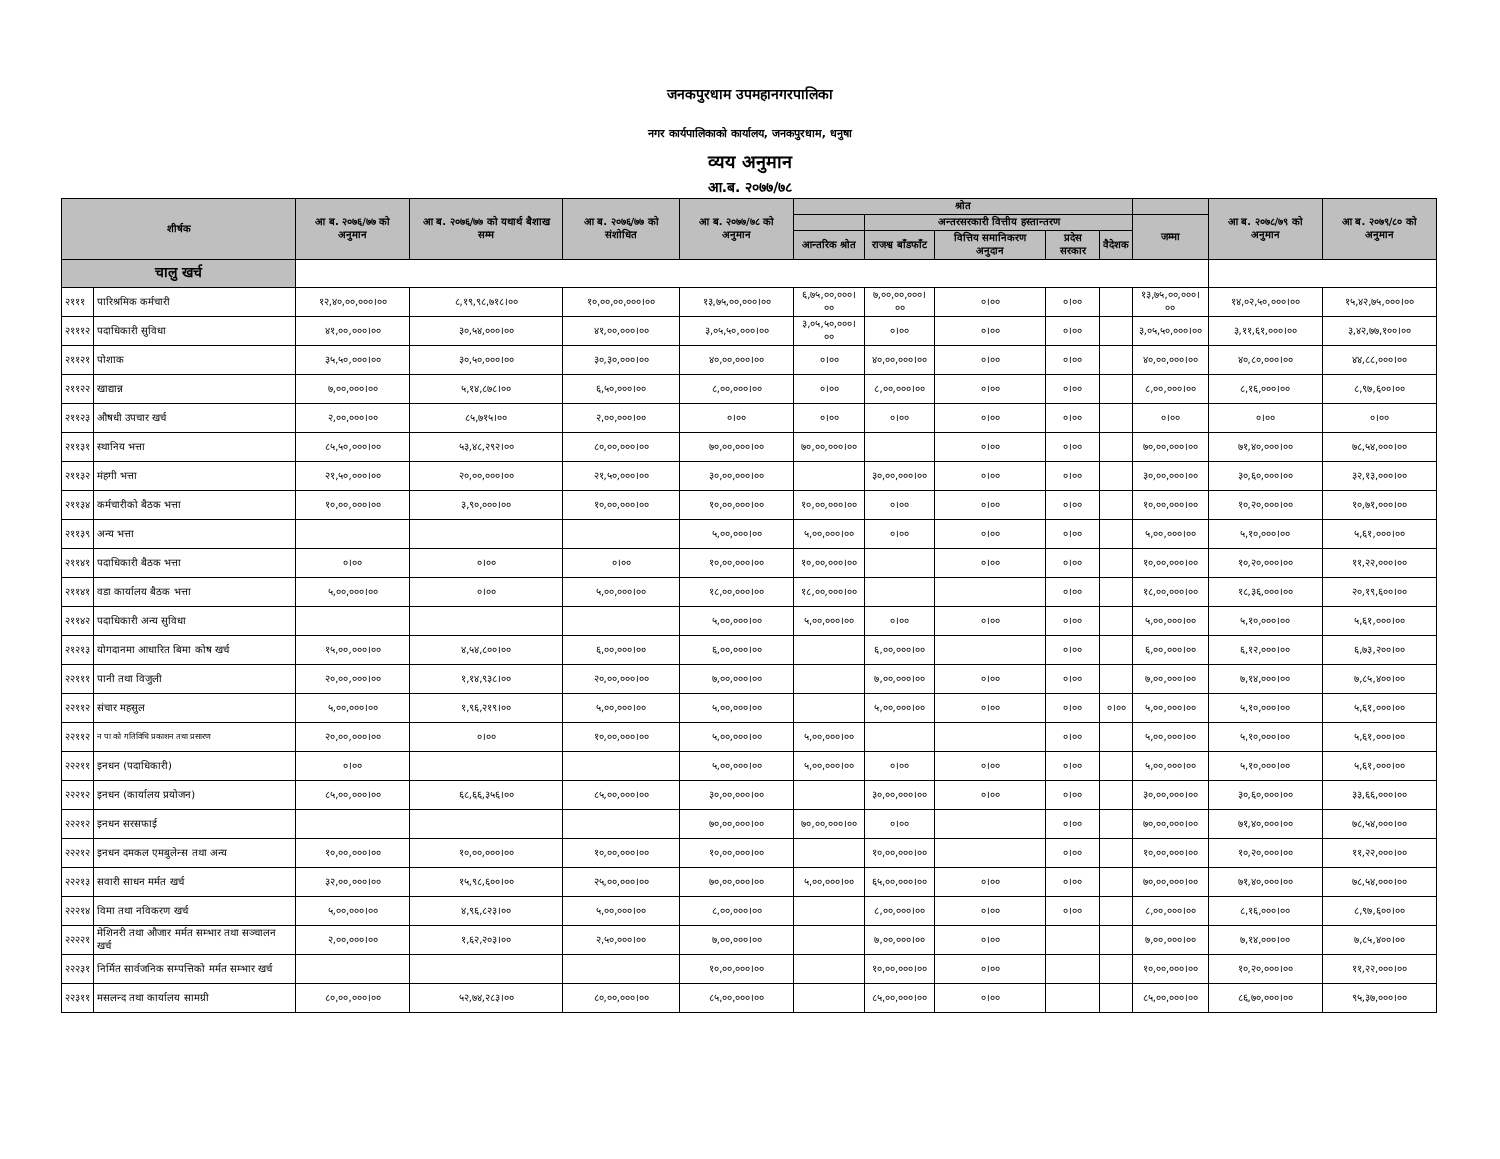जनकपुरधाम उपमहानगरपालिका
नगर कार्यपालिकाको कार्यालय, जनकपुरधाम, धनुषा
व्यय अनुमान
आ.ब. २०७७/७८
| शीर्षक | | आ ब. २०७६/७७ को अनुमान | आ ब. २०७६/७७ को यथार्थ बैशाख सम्म | आ ब. २०७६/७७ को संशोधित | आ ब. २०७७/७८ को अनुमान | श्रोत | | | | | | आ ब. २०७८/७९ को अनुमान | आ ब. २०७९/८० को अनुमान |
| --- | --- | --- | --- | --- | --- | --- | --- | --- | --- | --- | --- | --- | --- |
| | | | | | | | अन्तरसरकारी वित्तीय हस्तान्तरण | | | | जम्मा | | |
| | | | | | | आन्तरिक श्रोत | राजश्व बाँडफाँट | वित्तिय समानिकरण अनुदान | प्रदेस सरकार | वैदेशक | | | |
| चालु खर्च | | | | | | | | | | | | | |
| २१११ | पारिश्रमिक कर्मचारी | १२,४०,००,०००।०० | ८,१९,९८,७१८।०० | १०,००,००,०००।०० | १३,७५,००,०००।०० | ६,७५,००,०००।०० | ७,००,००,०००।०० | ०।०० | ०।०० | | १३,७५,००,०००।०० | १४,०२,५०,०००।०० | १५,४२,७५,०००।०० |
| २१११२ | पदाधिकारी सुविधा | ४१,००,०००।०० | ३०,५४,०००।०० | ४१,००,०००।०० | ३,०५,५०,०००।०० | ३,०५,५०,०००।०० | ०।०० | ०।०० | ०।०० | | ३,०५,५०,०००।०० | ३,११,६१,०००।०० | ३,४२,७७,१००।०० |
| २११२१ | पोशाक | ३५,५०,०००।०० | ३०,५०,०००।०० | ३०,३०,०००।०० | ४०,००,०००।०० | ०।०० | ४०,००,०००।०० | ०।०० | ०।०० | | ४०,००,०००।०० | ४०,८०,०००।०० | ४४,८८,०००।०० |
| २११२२ | खाद्यान्न | ७,००,०००।०० | ५,१४,८७८।०० | ६,५०,०००।०० | ८,००,०००।०० | ०।०० | ८,००,०००।०० | ०।०० | ०।०० | | ८,००,०००।०० | ८,१६,०००।०० | ८,९७,६००।०० |
| २११२३ | औषधी उपचार खर्च | २,००,०००।०० | ८५,७१५।०० | २,००,०००।०० | ०।०० | ०।०० | ०।०० | ०।०० | ०।०० | | ०।०० | ०।०० | ०।०० |
| २११३१ | स्थानिय भत्ता | ८५,५०,०००।०० | ५३,४८,२९२।०० | ८०,००,०००।०० | ७०,००,०००।०० | ७०,००,०००।०० | | ०।०० | ०।०० | | ७०,००,०००।०० | ७१,४०,०००।०० | ७८,५४,०००।०० |
| २११३२ | मंहगी भत्ता | २१,५०,०००।०० | २०,००,०००।०० | २१,५०,०००।०० | ३०,००,०००।०० | | ३०,००,०००।०० | ०।०० | ०।०० | | ३०,००,०००।०० | ३०,६०,०००।०० | ३२,१३,०००।०० |
| २११३४ | कर्मचारीको बैठक भत्ता | १०,००,०००।०० | ३,९०,०००।०० | १०,००,०००।०० | १०,००,०००।०० | १०,००,०००।०० | ०।०० | ०।०० | ०।०० | | १०,००,०००।०० | १०,२०,०००।०० | १०,७१,०००।०० |
| २११३९ | अन्य भत्ता | | | | ५,००,०००।०० | ५,००,०००।०० | ०।०० | ०।०० | ०।०० | | ५,००,०००।०० | ५,१०,०००।०० | ५,६१,०००।०० |
| २११४१ | पदाधिकारी बैठक भत्ता | ०।०० | ०।०० | ०।०० | १०,००,०००।०० | १०,००,०००।०० | | ०।०० | ०।०० | | १०,००,०००।०० | १०,२०,०००।०० | ११,२२,०००।०० |
| २११४१ | वडा कार्यालय बैठक भत्ता | ५,००,०००।०० | ०।०० | ५,००,०००।०० | १८,००,०००।०० | १८,००,०००।०० | | | ०।०० | | १८,००,०००।०० | १८,३६,०००।०० | २०,१९,६००।०० |
| २११४२ | पदाधिकारी अन्य सुविधा | | | | ५,००,०००।०० | ५,००,०००।०० | ०।०० | ०।०० | ०।०० | | ५,००,०००।०० | ५,१०,०००।०० | ५,६१,०००।०० |
| २१२१३ | योगदानमा आधारित बिमा कोष खर्च | १५,००,०००।०० | ४,५४,८००।०० | ६,००,०००।०० | ६,००,०००।०० | | ६,००,०००।०० | | ०।०० | | ६,००,०००।०० | ६,१२,०००।०० | ६,७३,२००।०० |
| २२१११ | पानी तथा विजुली | २०,००,०००।०० | १,१४,९३८।०० | २०,००,०००।०० | ७,००,०००।०० | | ७,००,०००।०० | ०।०० | ०।०० | | ७,००,०००।०० | ७,१४,०००।०० | ७,८५,४००।०० |
| २२११२ | संचार महसुल | ५,००,०००।०० | १,९६,२१९।०० | ५,००,०००।०० | ५,००,०००।०० | | ५,००,०००।०० | ०।०० | ०।०० | ०।०० | ५,००,०००।०० | ५,१०,०००।०० | ५,६१,०००।०० |
| २२११२ | न पा को गतिविधि प्रकाशन तथा प्रसारण | २०,००,०००।०० | ०।०० | १०,००,०००।०० | ५,००,०००।०० | ५,००,०००।०० | | | ०।०० | | ५,००,०००।०० | ५,१०,०००।०० | ५,६१,०००।०० |
| २२२११ | इनधन (पदाधिकारी) | ०।०० | | | ५,००,०००।०० | ५,००,०००।०० | ०।०० | ०।०० | ०।०० | | ५,००,०००।०० | ५,१०,०००।०० | ५,६१,०००।०० |
| २२२१२ | इनधन (कार्यालय प्रयोजन) | ८५,००,०००।०० | ६८,६६,३५६।०० | ८५,००,०००।०० | ३०,००,०००।०० | | ३०,००,०००।०० | ०।०० | ०।०० | | ३०,००,०००।०० | ३०,६०,०००।०० | ३३,६६,०००।०० |
| २२२१२ | इनधन सरसफाई | | | | ७०,००,०००।०० | ७०,००,०००।०० | ०।०० | | ०।०० | | ७०,००,०००।०० | ७१,४०,०००।०० | ७८,५४,०००।०० |
| २२२१२ | इनधन दमकल एमबुलेन्स तथा अन्य | १०,००,०००।०० | १०,००,०००।०० | १०,००,०००।०० | १०,००,०००।०० | | १०,००,०००।०० | | ०।०० | | १०,००,०००।०० | १०,२०,०००।०० | ११,२२,०००।०० |
| २२२१३ | सवारी साधन मर्मत खर्च | ३२,००,०००।०० | १५,९८,६००।०० | २५,००,०००।०० | ७०,००,०००।०० | ५,००,०००।०० | ६५,००,०००।०० | ०।०० | ०।०० | | ७०,००,०००।०० | ७१,४०,०००।०० | ७८,५४,०००।०० |
| २२२१४ | विमा तथा नविकरण खर्च | ५,००,०००।०० | ४,९६,८२३।०० | ५,००,०००।०० | ८,००,०००।०० | | ८,००,०००।०० | ०।०० | ०।०० | | ८,००,०००।०० | ८,१६,०००।०० | ८,९७,६००।०० |
| २२२२१ | मेशिनरी तथा औजार मर्मत सम्भार तथा सञ्चालन खर्च | २,००,०००।०० | १,६२,२०३।०० | २,५०,०००।०० | ७,००,०००।०० | | ७,००,०००।०० | ०।०० | | | ७,००,०००।०० | ७,१४,०००।०० | ७,८५,४००।०० |
| २२२३१ | निर्मित सार्वजनिक सम्पत्तिको मर्मत सम्भार खर्च | | | | १०,००,०००।०० | | १०,००,०००।०० | ०।०० | | | १०,००,०००।०० | १०,२०,०००।०० | ११,२२,०००।०० |
| २२३११ | मसलन्द तथा कार्यालय सामग्री | ८०,००,०००।०० | ५२,७४,२८३।०० | ८०,००,०००।०० | ८५,००,०००।०० | | ८५,००,०००।०० | ०।०० | | | ८५,००,०००।०० | ८६,७०,०००।०० | ९५,३७,०००।०० |